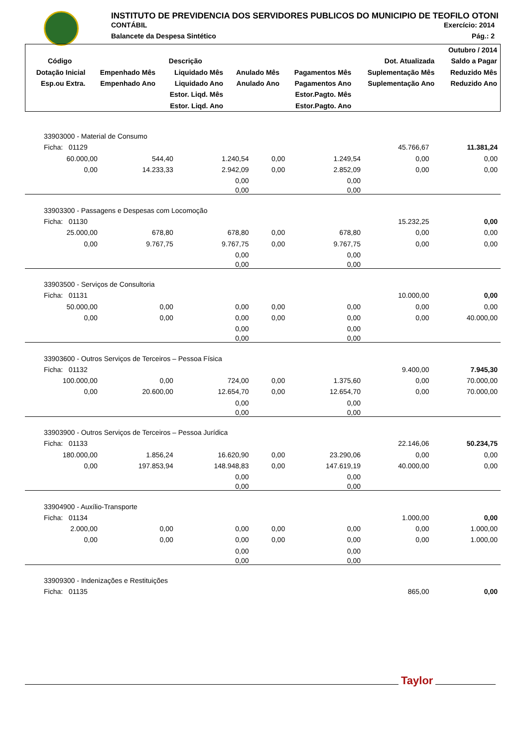INSTITUTO DE PREVIDENCIA DOS SERVIDORES PUBLICOS DO MUNICIPIO DE TEOFILO OTONI
CONTÁBIL Exercício: 2014
Balancete da Despesa Sintético Pág.: 2
| | | | | | | Outubro / 2014 |
| --- | --- | --- | --- | --- | --- | --- |
| Código | Descrição | | | | Dot. Atualizada | Saldo a Pagar |
| Dotação Inicial | Empenhado Mês | Liquidado Mês | Anulado Mês | Pagamentos Mês | Suplementação Mês | Reduzido Mês |
| Esp.ou Extra. | Empenhado Ano | Liquidado Ano | Anulado Ano | Pagamentos Ano | Suplementação Ano | Reduzido Ano |
| | | Estor. Liqd. Mês | | Estor.Pagto. Mês | | |
| | | Estor. Liqd. Ano | | Estor.Pagto. Ano | | |
| 33903000 - Material de Consumo | | | | | | |
| Ficha: 01129 | | | | | 45.766,67 | 11.381,24 |
| 60.000,00 | 544,40 | 1.240,54 | 0,00 | 1.249,54 | 0,00 | 0,00 |
| 0,00 | 14.233,33 | 2.942,09 | 0,00 | 2.852,09 | 0,00 | 0,00 |
| | | 0,00 | | 0,00 | | |
| | | 0,00 | | 0,00 | | |
| 33903300 - Passagens e Despesas com Locomoção | | | | | | |
| Ficha: 01130 | | | | | 15.232,25 | 0,00 |
| 25.000,00 | 678,80 | 678,80 | 0,00 | 678,80 | 0,00 | 0,00 |
| 0,00 | 9.767,75 | 9.767,75 | 0,00 | 9.767,75 | 0,00 | 0,00 |
| | | 0,00 | | 0,00 | | |
| | | 0,00 | | 0,00 | | |
| 33903500 - Serviços de Consultoria | | | | | | |
| Ficha: 01131 | | | | | 10.000,00 | 0,00 |
| 50.000,00 | 0,00 | 0,00 | 0,00 | 0,00 | 0,00 | 0,00 |
| 0,00 | 0,00 | 0,00 | 0,00 | 0,00 | 0,00 | 40.000,00 |
| | | 0,00 | | 0,00 | | |
| | | 0,00 | | 0,00 | | |
| 33903600 - Outros Serviços de Terceiros – Pessoa Física | | | | | | |
| Ficha: 01132 | | | | | 9.400,00 | 7.945,30 |
| 100.000,00 | 0,00 | 724,00 | 0,00 | 1.375,60 | 0,00 | 70.000,00 |
| 0,00 | 20.600,00 | 12.654,70 | 0,00 | 12.654,70 | 0,00 | 70.000,00 |
| | | 0,00 | | 0,00 | | |
| | | 0,00 | | 0,00 | | |
| 33903900 - Outros Serviços de Terceiros – Pessoa Jurídica | | | | | | |
| Ficha: 01133 | | | | | 22.146,06 | 50.234,75 |
| 180.000,00 | 1.856,24 | 16.620,90 | 0,00 | 23.290,06 | 0,00 | 0,00 |
| 0,00 | 197.853,94 | 148.948,83 | 0,00 | 147.619,19 | 40.000,00 | 0,00 |
| | | 0,00 | | 0,00 | | |
| | | 0,00 | | 0,00 | | |
| 33904900 - Auxílio-Transporte | | | | | | |
| Ficha: 01134 | | | | | 1.000,00 | 0,00 |
| 2.000,00 | 0,00 | 0,00 | 0,00 | 0,00 | 0,00 | 1.000,00 |
| 0,00 | 0,00 | 0,00 | 0,00 | 0,00 | 0,00 | 1.000,00 |
| | | 0,00 | | 0,00 | | |
| | | 0,00 | | 0,00 | | |
| 33909300 - Indenizações e Restituições | | | | | | |
| Ficha: 01135 | | | | | 865,00 | 0,00 |
Taylor